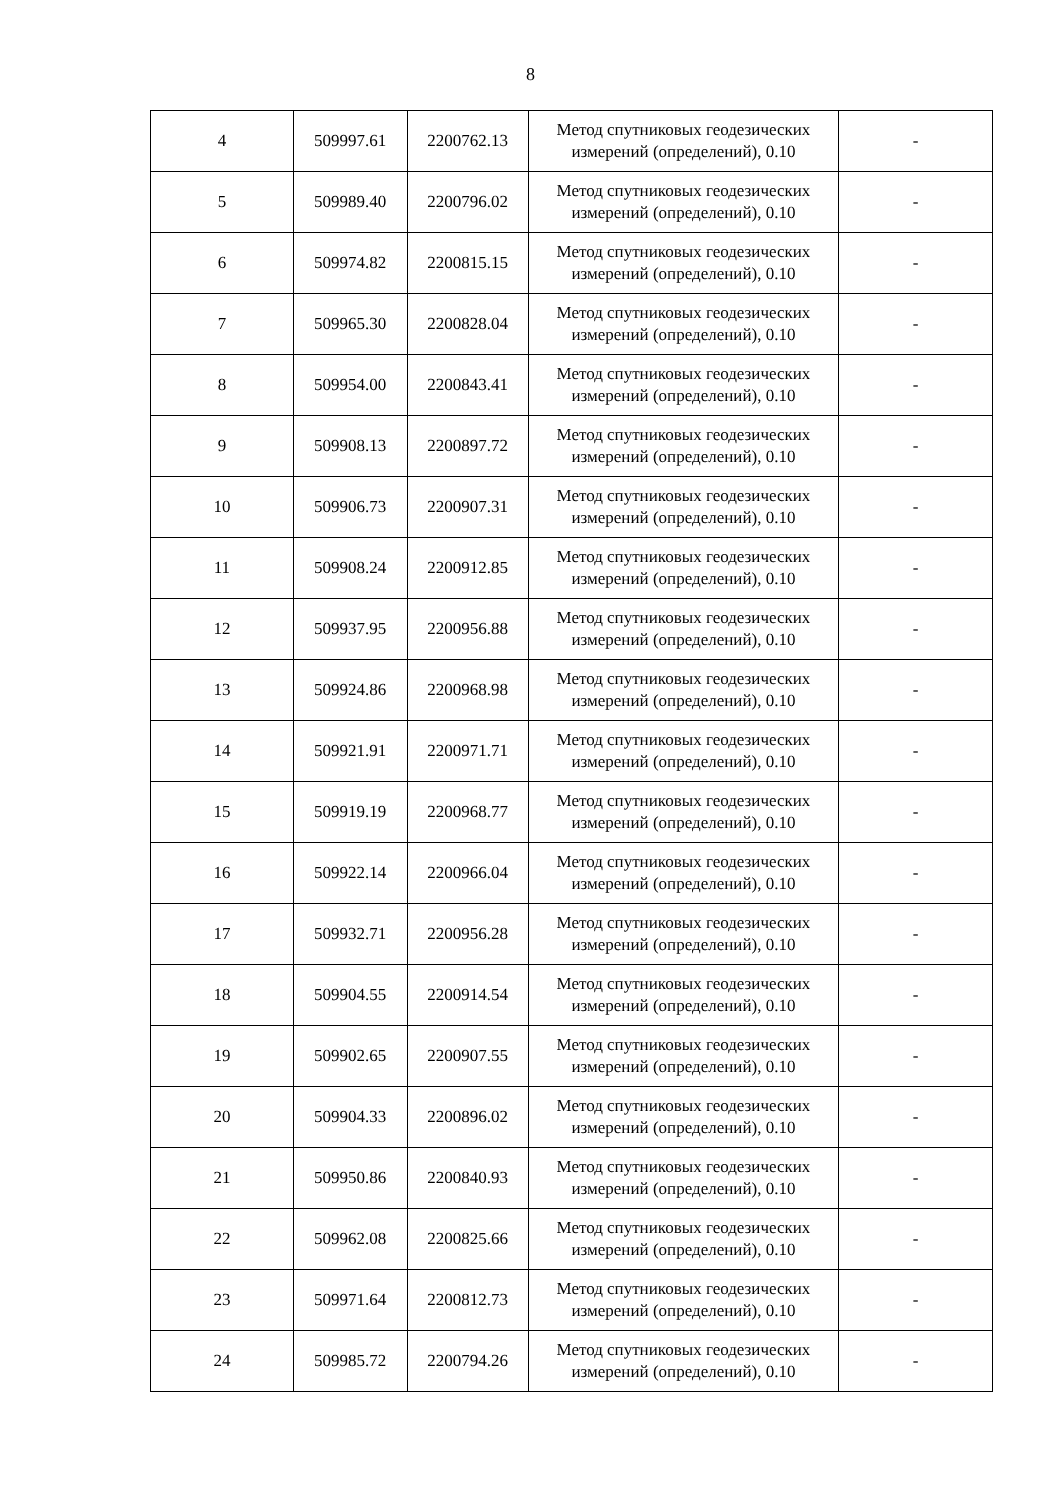8
| 4 | 509997.61 | 2200762.13 | Метод спутниковых геодезических измерений (определений), 0.10 | - |
| 5 | 509989.40 | 2200796.02 | Метод спутниковых геодезических измерений (определений), 0.10 | - |
| 6 | 509974.82 | 2200815.15 | Метод спутниковых геодезических измерений (определений), 0.10 | - |
| 7 | 509965.30 | 2200828.04 | Метод спутниковых геодезических измерений (определений), 0.10 | - |
| 8 | 509954.00 | 2200843.41 | Метод спутниковых геодезических измерений (определений), 0.10 | - |
| 9 | 509908.13 | 2200897.72 | Метод спутниковых геодезических измерений (определений), 0.10 | - |
| 10 | 509906.73 | 2200907.31 | Метод спутниковых геодезических измерений (определений), 0.10 | - |
| 11 | 509908.24 | 2200912.85 | Метод спутниковых геодезических измерений (определений), 0.10 | - |
| 12 | 509937.95 | 2200956.88 | Метод спутниковых геодезических измерений (определений), 0.10 | - |
| 13 | 509924.86 | 2200968.98 | Метод спутниковых геодезических измерений (определений), 0.10 | - |
| 14 | 509921.91 | 2200971.71 | Метод спутниковых геодезических измерений (определений), 0.10 | - |
| 15 | 509919.19 | 2200968.77 | Метод спутниковых геодезических измерений (определений), 0.10 | - |
| 16 | 509922.14 | 2200966.04 | Метод спутниковых геодезических измерений (определений), 0.10 | - |
| 17 | 509932.71 | 2200956.28 | Метод спутниковых геодезических измерений (определений), 0.10 | - |
| 18 | 509904.55 | 2200914.54 | Метод спутниковых геодезических измерений (определений), 0.10 | - |
| 19 | 509902.65 | 2200907.55 | Метод спутниковых геодезических измерений (определений), 0.10 | - |
| 20 | 509904.33 | 2200896.02 | Метод спутниковых геодезических измерений (определений), 0.10 | - |
| 21 | 509950.86 | 2200840.93 | Метод спутниковых геодезических измерений (определений), 0.10 | - |
| 22 | 509962.08 | 2200825.66 | Метод спутниковых геодезических измерений (определений), 0.10 | - |
| 23 | 509971.64 | 2200812.73 | Метод спутниковых геодезических измерений (определений), 0.10 | - |
| 24 | 509985.72 | 2200794.26 | Метод спутниковых геодезических измерений (определений), 0.10 | - |